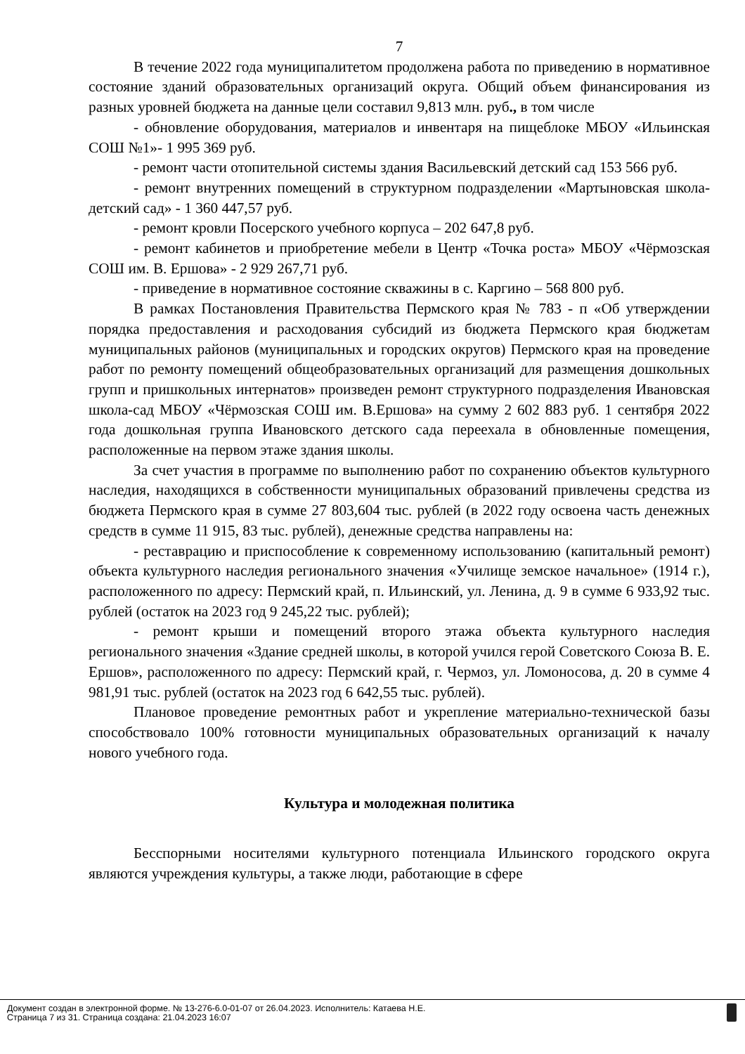7
В течение 2022 года муниципалитетом продолжена работа по приведению в нормативное состояние зданий образовательных организаций округа. Общий объем финансирования из разных уровней бюджета на данные цели составил 9,813 млн. руб., в том числе
- обновление оборудования, материалов и инвентаря на пищеблоке МБОУ «Ильинская СОШ №1»- 1 995 369 руб.
- ремонт части отопительной системы здания Васильевский детский сад 153 566 руб.
- ремонт внутренних помещений в структурном подразделении «Мартыновская школа-детский сад» - 1 360 447,57 руб.
- ремонт кровли Посерского учебного корпуса – 202 647,8 руб.
- ремонт кабинетов и приобретение мебели в Центр «Точка роста» МБОУ «Чёрмозская СОШ им. В. Ершова» - 2 929 267,71 руб.
- приведение в нормативное состояние скважины в с. Каргино – 568 800 руб.
В рамках Постановления Правительства Пермского края № 783 - п «Об утверждении порядка предоставления и расходования субсидий из бюджета Пермского края бюджетам муниципальных районов (муниципальных и городских округов) Пермского края на проведение работ по ремонту помещений общеобразовательных организаций для размещения дошкольных групп и пришкольных интернатов» произведен ремонт структурного подразделения Ивановская школа-сад МБОУ «Чёрмозская СОШ им. В.Ершова» на сумму 2 602 883 руб. 1 сентября 2022 года дошкольная группа Ивановского детского сада переехала в обновленные помещения, расположенные на первом этаже здания школы.
За счет участия в программе по выполнению работ по сохранению объектов культурного наследия, находящихся в собственности муниципальных образований привлечены средства из бюджета Пермского края в сумме 27 803,604 тыс. рублей (в 2022 году освоена часть денежных средств в сумме 11 915, 83 тыс. рублей), денежные средства направлены на:
- реставрацию и приспособление к современному использованию (капитальный ремонт) объекта культурного наследия регионального значения «Училище земское начальное» (1914 г.), расположенного по адресу: Пермский край, п. Ильинский, ул. Ленина, д. 9 в сумме 6 933,92 тыс. рублей (остаток на 2023 год 9 245,22 тыс. рублей);
- ремонт крыши и помещений второго этажа объекта культурного наследия регионального значения «Здание средней школы, в которой учился герой Советского Союза В. Е. Ершов», расположенного по адресу: Пермский край, г. Чермоз, ул. Ломоносова, д. 20 в сумме 4 981,91 тыс. рублей (остаток на 2023 год 6 642,55 тыс. рублей).
Плановое проведение ремонтных работ и укрепление материально-технической базы способствовало 100% готовности муниципальных образовательных организаций к началу нового учебного года.
Культура и молодежная политика
Бесспорными носителями культурного потенциала Ильинского городского округа являются учреждения культуры, а также люди, работающие в сфере
Документ создан в электронной форме. № 13-276-6.0-01-07 от 26.04.2023. Исполнитель: Катаева Н.Е.
Страница 7 из 31. Страница создана: 21.04.2023 16:07